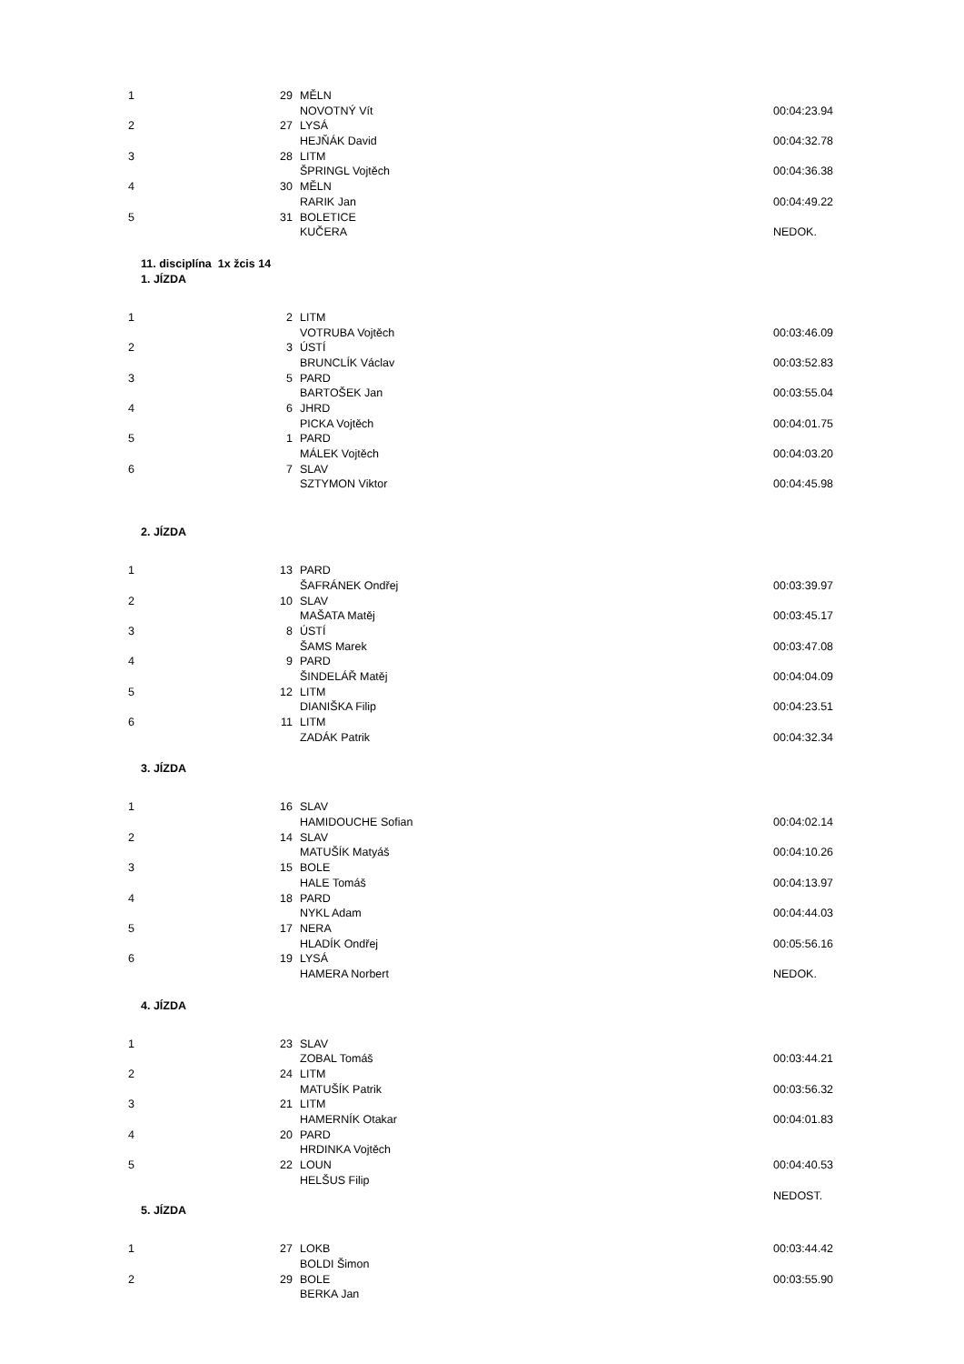| 1 | 29 | MĚLN | |
| | | NOVOTNÝ Vít | 00:04:23.94 |
| 2 | 27 | LYSÁ | |
| | | HEJŇÁK David | 00:04:32.78 |
| 3 | 28 | LITM | |
| | | ŠPRINGL Vojtěch | 00:04:36.38 |
| 4 | 30 | MĚLN | |
| | | RARIK Jan | 00:04:49.22 |
| 5 | 31 | BOLETICE | |
| | | KUČERA | NEDOK. |
11. disciplína 1x žcis 14
1. JÍZDA
| 1 | 2 | LITM | |
| | | VOTRUBA Vojtěch | 00:03:46.09 |
| 2 | 3 | ÚSTÍ | |
| | | BRUNCLÍK Václav | 00:03:52.83 |
| 3 | 5 | PARD | |
| | | BARTOŠEK Jan | 00:03:55.04 |
| 4 | 6 | JHRD | |
| | | PICKA Vojtěch | 00:04:01.75 |
| 5 | 1 | PARD | |
| | | MÁLEK Vojtěch | 00:04:03.20 |
| 6 | 7 | SLAV | |
| | | SZTYMON Viktor | 00:04:45.98 |
2. JÍZDA
| 1 | 13 | PARD | |
| | | ŠAFRÁNEK Ondřej | 00:03:39.97 |
| 2 | 10 | SLAV | |
| | | MAŠATA Matěj | 00:03:45.17 |
| 3 | 8 | ÚSTÍ | |
| | | ŠAMS Marek | 00:03:47.08 |
| 4 | 9 | PARD | |
| | | ŠINDELÁŘ Matěj | 00:04:04.09 |
| 5 | 12 | LITM | |
| | | DIANIŠKA Filip | 00:04:23.51 |
| 6 | 11 | LITM | |
| | | ZADÁK Patrik | 00:04:32.34 |
3. JÍZDA
| 1 | 16 | SLAV | |
| | | HAMIDOUCHE Sofian | 00:04:02.14 |
| 2 | 14 | SLAV | |
| | | MATUŠÍK Matyáš | 00:04:10.26 |
| 3 | 15 | BOLE | |
| | | HALE Tomáš | 00:04:13.97 |
| 4 | 18 | PARD | |
| | | NYKL Adam | 00:04:44.03 |
| 5 | 17 | NERA | |
| | | HLADÍK Ondřej | 00:05:56.16 |
| 6 | 19 | LYSÁ | |
| | | HAMERA Norbert | NEDOK. |
4. JÍZDA
| 1 | 23 | SLAV | |
| | | ZOBAL Tomáš | 00:03:44.21 |
| 2 | 24 | LITM | |
| | | MATUŠÍK Patrik | 00:03:56.32 |
| 3 | 21 | LITM | |
| | | HAMERNÍK Otakar | 00:04:01.83 |
| 4 | 20 | PARD | |
| | | HRDINKA Vojtěch | |
| 5 | 22 | LOUN | 00:04:40.53 |
| | | HELŠUS Filip | |
| | | | NEDOST. |
5. JÍZDA
| 1 | 27 | LOKB | 00:03:44.42 |
| | | BOLDI Šimon | |
| 2 | 29 | BOLE | 00:03:55.90 |
| | | BERKA Jan | |